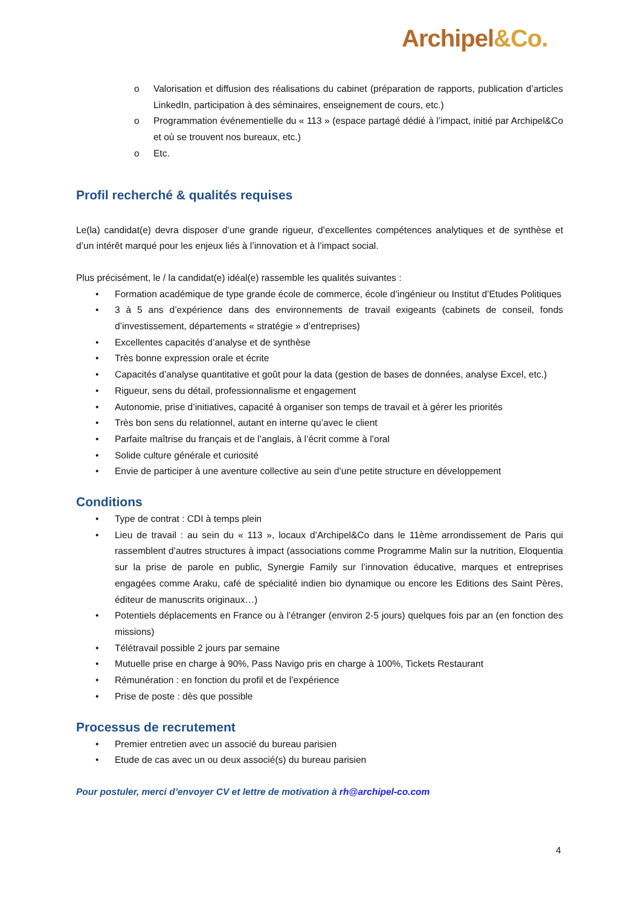Archipel&Co.
o Valorisation et diffusion des réalisations du cabinet (préparation de rapports, publication d’articles LinkedIn, participation à des séminaires, enseignement de cours, etc.)
o Programmation événementielle du « 113 » (espace partagé dédié à l’impact, initié par Archipel&Co et où se trouvent nos bureaux, etc.)
o Etc.
Profil recherché & qualités requises
Le(la) candidat(e) devra disposer d’une grande rigueur, d’excellentes compétences analytiques et de synthèse et d’un intérêt marqué pour les enjeux liés à l’innovation et à l’impact social.
Plus précisément, le / la candidat(e) idéal(e) rassemble les qualités suivantes :
• Formation académique de type grande école de commerce, école d’ingénieur ou Institut d’Etudes Politiques
• 3 à 5 ans d’expérience dans des environnements de travail exigeants (cabinets de conseil, fonds d’investissement, départements « stratégie » d’entreprises)
• Excellentes capacités d’analyse et de synthèse
• Très bonne expression orale et écrite
• Capacités d’analyse quantitative et goût pour la data (gestion de bases de données, analyse Excel, etc.)
• Rigueur, sens du détail, professionnalisme et engagement
• Autonomie, prise d’initiatives, capacité à organiser son temps de travail et à gérer les priorités
• Très bon sens du relationnel, autant en interne qu’avec le client
• Parfaite maîtrise du français et de l’anglais, à l’écrit comme à l’oral
• Solide culture générale et curiosité
• Envie de participer à une aventure collective au sein d’une petite structure en développement
Conditions
• Type de contrat : CDI à temps plein
• Lieu de travail : au sein du « 113 », locaux d’Archipel&Co dans le 11ème arrondissement de Paris qui rassemblent d’autres structures à impact (associations comme Programme Malin sur la nutrition, Eloquentia sur la prise de parole en public, Synergie Family sur l’innovation éducative, marques et entreprises engagées comme Araku, café de spécialité indien bio dynamique ou encore les Editions des Saint Pères, éditeur de manuscrits originaux…)
• Potentiels déplacements en France ou à l’étranger (environ 2-5 jours) quelques fois par an (en fonction des missions)
• Télétravail possible 2 jours par semaine
• Mutuelle prise en charge à 90%, Pass Navigo pris en charge à 100%, Tickets Restaurant
• Rémunération : en fonction du profil et de l’expérience
• Prise de poste : dès que possible
Processus de recrutement
• Premier entretien avec un associé du bureau parisien
• Etude de cas avec un ou deux associé(s) du bureau parisien
Pour postuler, merci d’envoyer CV et lettre de motivation à rh@archipel-co.com
4